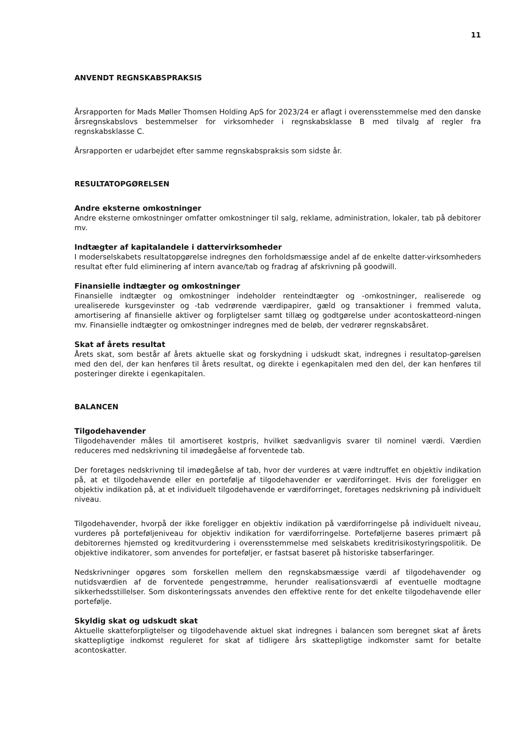11
ANVENDT REGNSKABSPRAKSIS
Årsrapporten for Mads Møller Thomsen Holding ApS for 2023/24 er aflagt i overensstemmelse med den danske årsregnskabslovs bestemmelser for virksomheder i regnskabsklasse B med tilvalg af regler fra regnskabsklasse C.
Årsrapporten er udarbejdet efter samme regnskabspraksis som sidste år.
RESULTATOPGØRELSEN
Andre eksterne omkostninger
Andre eksterne omkostninger omfatter omkostninger til salg, reklame, administration, lokaler, tab på debitorer mv.
Indtægter af kapitalandele i dattervirksomheder
I moderselskabets resultatopgørelse indregnes den forholdsmæssige andel af de enkelte datter-virksomheders resultat efter fuld eliminering af intern avance/tab og fradrag af afskrivning på goodwill.
Finansielle indtægter og omkostninger
Finansielle indtægter og omkostninger indeholder renteindtægter og -omkostninger, realiserede og urealiserede kursgevinster og -tab vedrørende værdipapirer, gæld og transaktioner i fremmed valuta, amortisering af finansielle aktiver og forpligtelser samt tillæg og godtgørelse under acontoskatteord-ningen mv. Finansielle indtægter og omkostninger indregnes med de beløb, der vedrører regnskabsåret.
Skat af årets resultat
Årets skat, som består af årets aktuelle skat og forskydning i udskudt skat, indregnes i resultatop-gørelsen med den del, der kan henføres til årets resultat, og direkte i egenkapitalen med den del, der kan henføres til posteringer direkte i egenkapitalen.
BALANCEN
Tilgodehavender
Tilgodehavender måles til amortiseret kostpris, hvilket sædvanligvis svarer til nominel værdi. Værdien reduceres med nedskrivning til imødegåelse af forventede tab.
Der foretages nedskrivning til imødegåelse af tab, hvor der vurderes at være indtruffet en objektiv indikation på, at et tilgodehavende eller en portefølje af tilgodehavender er værdiforringet. Hvis der foreligger en objektiv indikation på, at et individuelt tilgodehavende er værdiforringet, foretages nedskrivning på individuelt niveau.
Tilgodehavender, hvorpå der ikke foreligger en objektiv indikation på værdiforringelse på individuelt niveau, vurderes på porteføljeniveau for objektiv indikation for værdiforringelse. Porteføljerne baseres primært på debitorernes hjemsted og kreditvurdering i overensstemmelse med selskabets kreditrisikostyringspolitik. De objektive indikatorer, som anvendes for porteføljer, er fastsat baseret på historiske tabserfaringer.
Nedskrivninger opgøres som forskellen mellem den regnskabsmæssige værdi af tilgodehavender og nutidsværdien af de forventede pengestrømme, herunder realisationsværdi af eventuelle modtagne sikkerhedsstillelser. Som diskonteringssats anvendes den effektive rente for det enkelte tilgodehavende eller portefølje.
Skyldig skat og udskudt skat
Aktuelle skatteforpligtelser og tilgodehavende aktuel skat indregnes i balancen som beregnet skat af årets skattepligtige indkomst reguleret for skat af tidligere års skattepligtige indkomster samt for betalte acontoskatter.